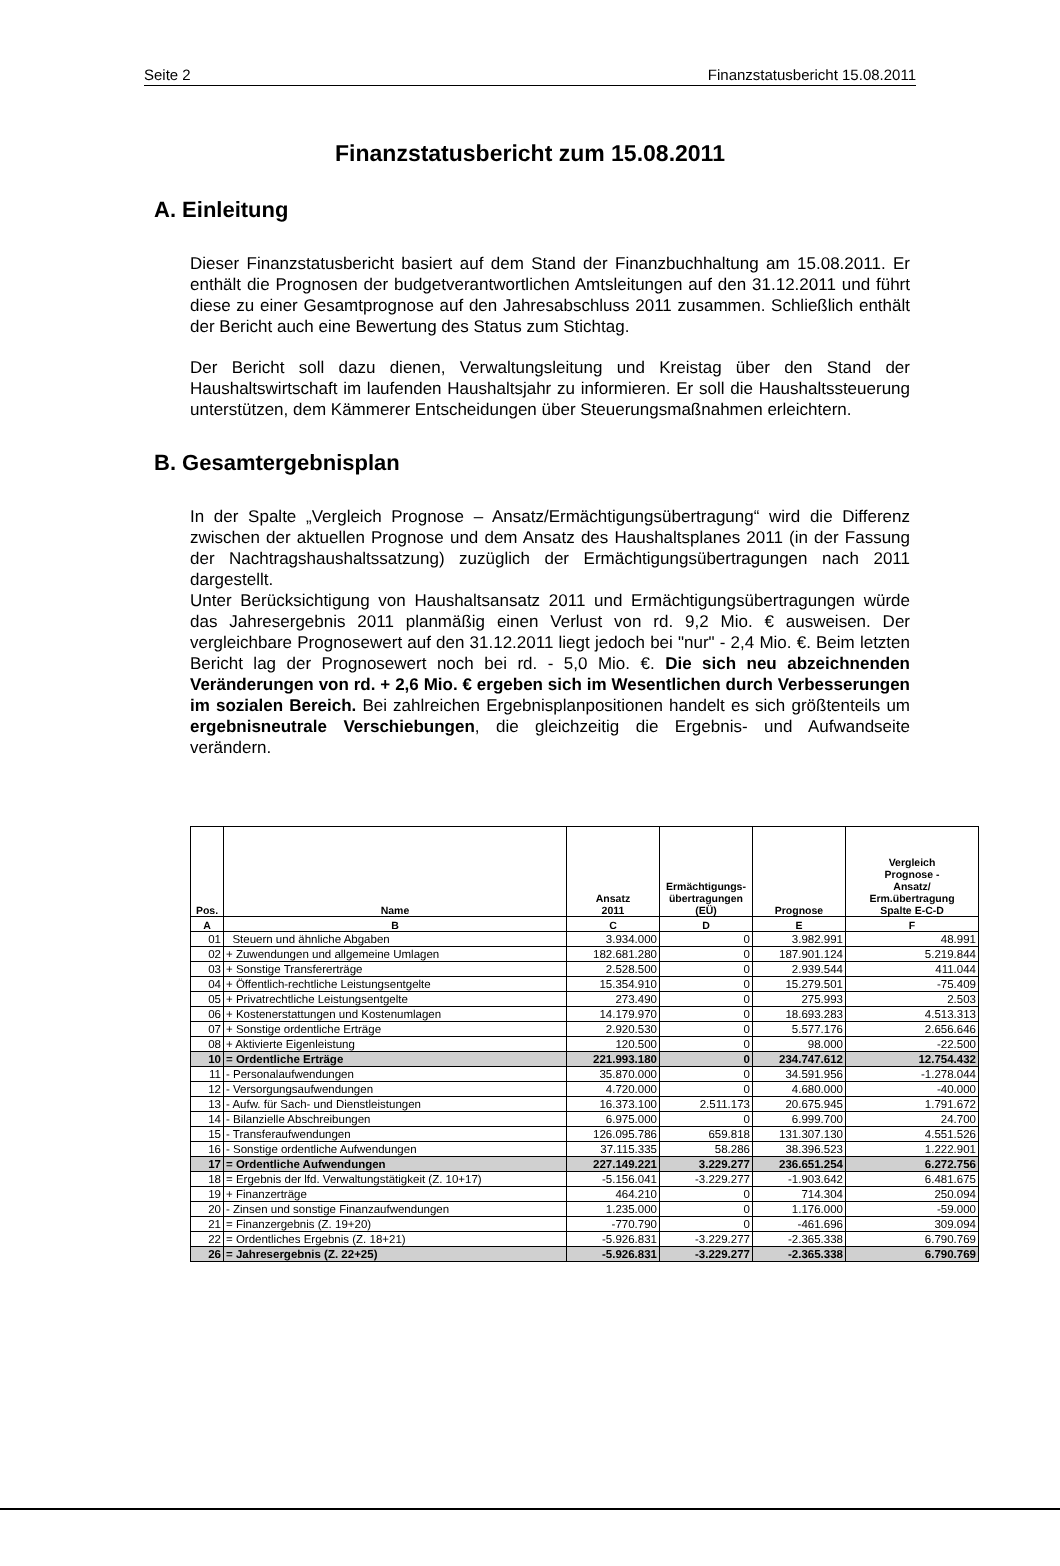Seite 2 Finanzstatusbericht 15.08.2011
Finanzstatusbericht zum 15.08.2011
A. Einleitung
Dieser Finanzstatusbericht basiert auf dem Stand der Finanzbuchhaltung am 15.08.2011. Er enthält die Prognosen der budgetverantwortlichen Amtsleitungen auf den 31.12.2011 und führt diese zu einer Gesamtprognose auf den Jahresabschluss 2011 zusammen. Schließlich enthält der Bericht auch eine Bewertung des Status zum Stichtag.
Der Bericht soll dazu dienen, Verwaltungsleitung und Kreistag über den Stand der Haushaltswirtschaft im laufenden Haushaltsjahr zu informieren. Er soll die Haushaltssteuerung unterstützen, dem Kämmerer Entscheidungen über Steuerungsmaßnahmen erleichtern.
B. Gesamtergebnisplan
In der Spalte „Vergleich Prognose – Ansatz/Ermächtigungsübertragung“ wird die Differenz zwischen der aktuellen Prognose und dem Ansatz des Haushaltsplanes 2011 (in der Fassung der Nachtragshaushaltssatzung) zuzüglich der Ermächtigungsübertragungen nach 2011 dargestellt.
Unter Berücksichtigung von Haushaltsansatz 2011 und Ermächtigungsübertragungen würde das Jahresergebnis 2011 planmäßig einen Verlust von rd. 9,2 Mio. € ausweisen. Der vergleichbare Prognosewert auf den 31.12.2011 liegt jedoch bei "nur" - 2,4 Mio. €. Beim letzten Bericht lag der Prognosewert noch bei rd. - 5,0 Mio. €. Die sich neu abzeichnenden Veränderungen von rd. + 2,6 Mio. € ergeben sich im Wesentlichen durch Verbesserungen im sozialen Bereich. Bei zahlreichen Ergebnisplanpositionen handelt es sich größtenteils um ergebnisneutrale Verschiebungen, die gleichzeitig die Ergebnis- und Aufwandseite verändern.
| Pos. | Name | Ansatz 2011 | Ermächtigungs- übertragungen (EÜ) | Prognose | Vergleich Prognose - Ansatz/ Erm.übertragung Spalte E-C-D |
| --- | --- | --- | --- | --- | --- |
| A | B | C | D | E | F |
| 01 | Steuern und ähnliche Abgaben | 3.934.000 | 0 | 3.982.991 | 48.991 |
| 02 | + Zuwendungen und allgemeine Umlagen | 182.681.280 | 0 | 187.901.124 | 5.219.844 |
| 03 | + Sonstige Transfererträge | 2.528.500 | 0 | 2.939.544 | 411.044 |
| 04 | + Öffentlich-rechtliche Leistungsentgelte | 15.354.910 | 0 | 15.279.501 | -75.409 |
| 05 | + Privatrechtliche Leistungsentgelte | 273.490 | 0 | 275.993 | 2.503 |
| 06 | + Kostenerstattungen und Kostenumlagen | 14.179.970 | 0 | 18.693.283 | 4.513.313 |
| 07 | + Sonstige ordentliche Erträge | 2.920.530 | 0 | 5.577.176 | 2.656.646 |
| 08 | + Aktivierte Eigenleistung | 120.500 | 0 | 98.000 | -22.500 |
| 10 | = Ordentliche Erträge | 221.993.180 | 0 | 234.747.612 | 12.754.432 |
| 11 | - Personalaufwendungen | 35.870.000 | 0 | 34.591.956 | -1.278.044 |
| 12 | - Versorgungsaufwendungen | 4.720.000 | 0 | 4.680.000 | -40.000 |
| 13 | - Aufw. für Sach- und Dienstleistungen | 16.373.100 | 2.511.173 | 20.675.945 | 1.791.672 |
| 14 | - Bilanzielle Abschreibungen | 6.975.000 | 0 | 6.999.700 | 24.700 |
| 15 | - Transferaufwendungen | 126.095.786 | 659.818 | 131.307.130 | 4.551.526 |
| 16 | - Sonstige ordentliche Aufwendungen | 37.115.335 | 58.286 | 38.396.523 | 1.222.901 |
| 17 | = Ordentliche Aufwendungen | 227.149.221 | 3.229.277 | 236.651.254 | 6.272.756 |
| 18 | = Ergebnis der lfd. Verwaltungstätigkeit (Z. 10+17) | -5.156.041 | -3.229.277 | -1.903.642 | 6.481.675 |
| 19 | + Finanzerträge | 464.210 | 0 | 714.304 | 250.094 |
| 20 | - Zinsen und sonstige Finanzaufwendungen | 1.235.000 | 0 | 1.176.000 | -59.000 |
| 21 | = Finanzergebnis (Z. 19+20) | -770.790 | 0 | -461.696 | 309.094 |
| 22 | = Ordentliches Ergebnis (Z. 18+21) | -5.926.831 | -3.229.277 | -2.365.338 | 6.790.769 |
| 26 | = Jahresergebnis (Z. 22+25) | -5.926.831 | -3.229.277 | -2.365.338 | 6.790.769 |